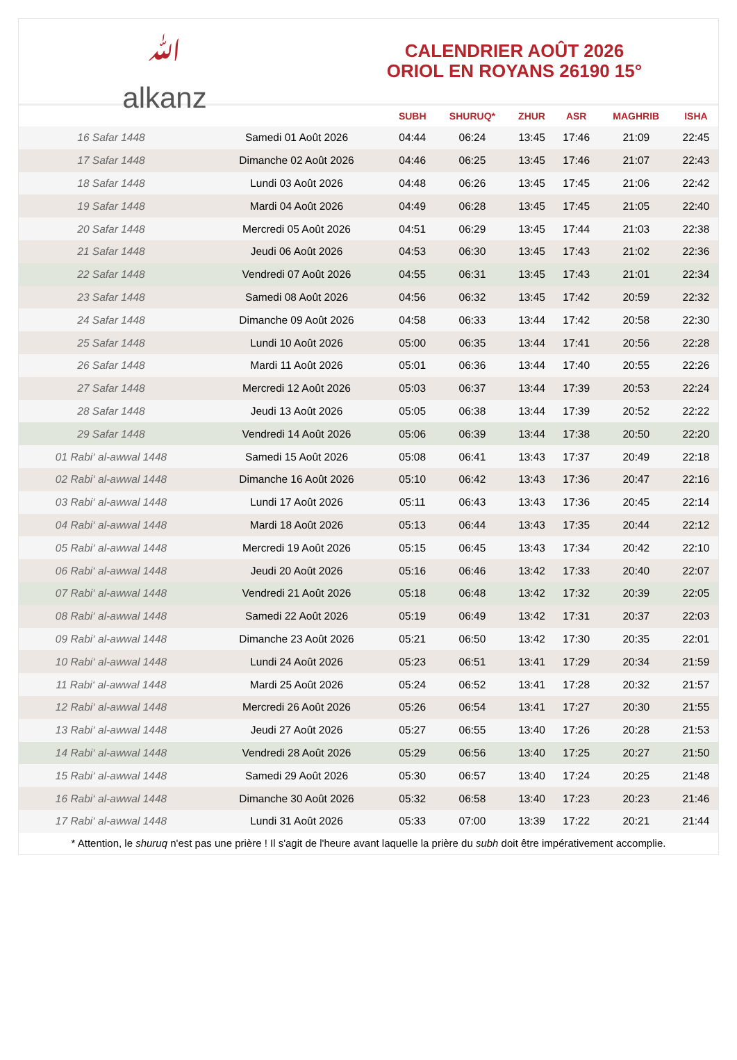ﷲ
alkanz
CALENDRIER AOÛT 2026
ORIOL EN ROYANS 26190 15°
| | | SUBH | SHURUQ* | ZHUR | ASR | MAGHRIB | ISHA |
| --- | --- | --- | --- | --- | --- | --- | --- |
| 16 Safar 1448 | Samedi 01 Août 2026 | 04:44 | 06:24 | 13:45 | 17:46 | 21:09 | 22:45 |
| 17 Safar 1448 | Dimanche 02 Août 2026 | 04:46 | 06:25 | 13:45 | 17:46 | 21:07 | 22:43 |
| 18 Safar 1448 | Lundi 03 Août 2026 | 04:48 | 06:26 | 13:45 | 17:45 | 21:06 | 22:42 |
| 19 Safar 1448 | Mardi 04 Août 2026 | 04:49 | 06:28 | 13:45 | 17:45 | 21:05 | 22:40 |
| 20 Safar 1448 | Mercredi 05 Août 2026 | 04:51 | 06:29 | 13:45 | 17:44 | 21:03 | 22:38 |
| 21 Safar 1448 | Jeudi 06 Août 2026 | 04:53 | 06:30 | 13:45 | 17:43 | 21:02 | 22:36 |
| 22 Safar 1448 | Vendredi 07 Août 2026 | 04:55 | 06:31 | 13:45 | 17:43 | 21:01 | 22:34 |
| 23 Safar 1448 | Samedi 08 Août 2026 | 04:56 | 06:32 | 13:45 | 17:42 | 20:59 | 22:32 |
| 24 Safar 1448 | Dimanche 09 Août 2026 | 04:58 | 06:33 | 13:44 | 17:42 | 20:58 | 22:30 |
| 25 Safar 1448 | Lundi 10 Août 2026 | 05:00 | 06:35 | 13:44 | 17:41 | 20:56 | 22:28 |
| 26 Safar 1448 | Mardi 11 Août 2026 | 05:01 | 06:36 | 13:44 | 17:40 | 20:55 | 22:26 |
| 27 Safar 1448 | Mercredi 12 Août 2026 | 05:03 | 06:37 | 13:44 | 17:39 | 20:53 | 22:24 |
| 28 Safar 1448 | Jeudi 13 Août 2026 | 05:05 | 06:38 | 13:44 | 17:39 | 20:52 | 22:22 |
| 29 Safar 1448 | Vendredi 14 Août 2026 | 05:06 | 06:39 | 13:44 | 17:38 | 20:50 | 22:20 |
| 01 Rabi‘ al-awwal 1448 | Samedi 15 Août 2026 | 05:08 | 06:41 | 13:43 | 17:37 | 20:49 | 22:18 |
| 02 Rabi‘ al-awwal 1448 | Dimanche 16 Août 2026 | 05:10 | 06:42 | 13:43 | 17:36 | 20:47 | 22:16 |
| 03 Rabi‘ al-awwal 1448 | Lundi 17 Août 2026 | 05:11 | 06:43 | 13:43 | 17:36 | 20:45 | 22:14 |
| 04 Rabi‘ al-awwal 1448 | Mardi 18 Août 2026 | 05:13 | 06:44 | 13:43 | 17:35 | 20:44 | 22:12 |
| 05 Rabi‘ al-awwal 1448 | Mercredi 19 Août 2026 | 05:15 | 06:45 | 13:43 | 17:34 | 20:42 | 22:10 |
| 06 Rabi‘ al-awwal 1448 | Jeudi 20 Août 2026 | 05:16 | 06:46 | 13:42 | 17:33 | 20:40 | 22:07 |
| 07 Rabi‘ al-awwal 1448 | Vendredi 21 Août 2026 | 05:18 | 06:48 | 13:42 | 17:32 | 20:39 | 22:05 |
| 08 Rabi‘ al-awwal 1448 | Samedi 22 Août 2026 | 05:19 | 06:49 | 13:42 | 17:31 | 20:37 | 22:03 |
| 09 Rabi‘ al-awwal 1448 | Dimanche 23 Août 2026 | 05:21 | 06:50 | 13:42 | 17:30 | 20:35 | 22:01 |
| 10 Rabi‘ al-awwal 1448 | Lundi 24 Août 2026 | 05:23 | 06:51 | 13:41 | 17:29 | 20:34 | 21:59 |
| 11 Rabi‘ al-awwal 1448 | Mardi 25 Août 2026 | 05:24 | 06:52 | 13:41 | 17:28 | 20:32 | 21:57 |
| 12 Rabi‘ al-awwal 1448 | Mercredi 26 Août 2026 | 05:26 | 06:54 | 13:41 | 17:27 | 20:30 | 21:55 |
| 13 Rabi‘ al-awwal 1448 | Jeudi 27 Août 2026 | 05:27 | 06:55 | 13:40 | 17:26 | 20:28 | 21:53 |
| 14 Rabi‘ al-awwal 1448 | Vendredi 28 Août 2026 | 05:29 | 06:56 | 13:40 | 17:25 | 20:27 | 21:50 |
| 15 Rabi‘ al-awwal 1448 | Samedi 29 Août 2026 | 05:30 | 06:57 | 13:40 | 17:24 | 20:25 | 21:48 |
| 16 Rabi‘ al-awwal 1448 | Dimanche 30 Août 2026 | 05:32 | 06:58 | 13:40 | 17:23 | 20:23 | 21:46 |
| 17 Rabi‘ al-awwal 1448 | Lundi 31 Août 2026 | 05:33 | 07:00 | 13:39 | 17:22 | 20:21 | 21:44 |
* Attention, le shuruq n'est pas une prière ! Il s'agit de l'heure avant laquelle la prière du subh doit être impérativement accomplie.